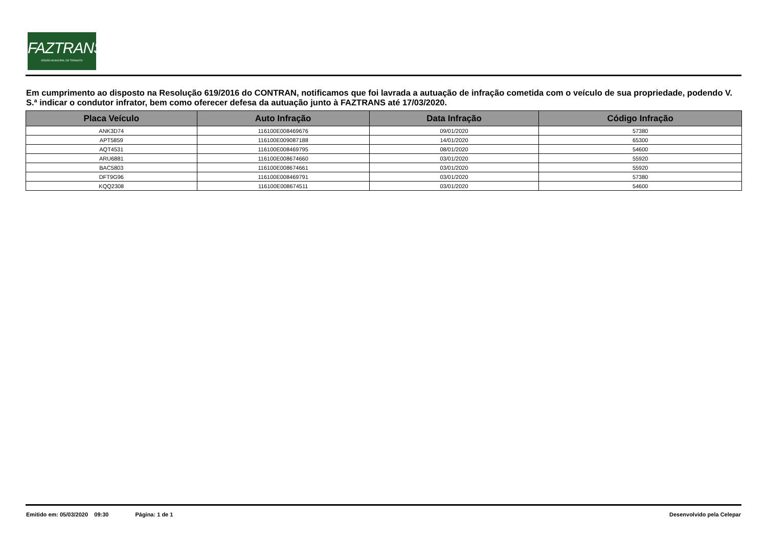FAZTRANS
ÓRGÃO MUNICIPAL DE TRÂNSITO
Em cumprimento ao disposto na Resolução 619/2016 do CONTRAN, notificamos que foi lavrada a autuação de infração cometida com o veículo de sua propriedade, podendo V. S.ª indicar o condutor infrator, bem como oferecer defesa da autuação junto à FAZTRANS até 17/03/2020.
| Placa Veículo | Auto Infração | Data Infração | Código Infração |
| --- | --- | --- | --- |
| ANK3D74 | 116100E008469676 | 09/01/2020 | 57380 |
| APT5859 | 116100E009087188 | 14/01/2020 | 65300 |
| AQT4531 | 116100E008469795 | 08/01/2020 | 54600 |
| ARU6881 | 116100E008674660 | 03/01/2020 | 55920 |
| BAC5803 | 116100E008674661 | 03/01/2020 | 55920 |
| DFT9G96 | 116100E008469791 | 03/01/2020 | 57380 |
| KQQ2308 | 116100E008674511 | 03/01/2020 | 54600 |
Emitido em: 05/03/2020 09:30 Página: 1 de 1 Desenvolvido pela Celepar